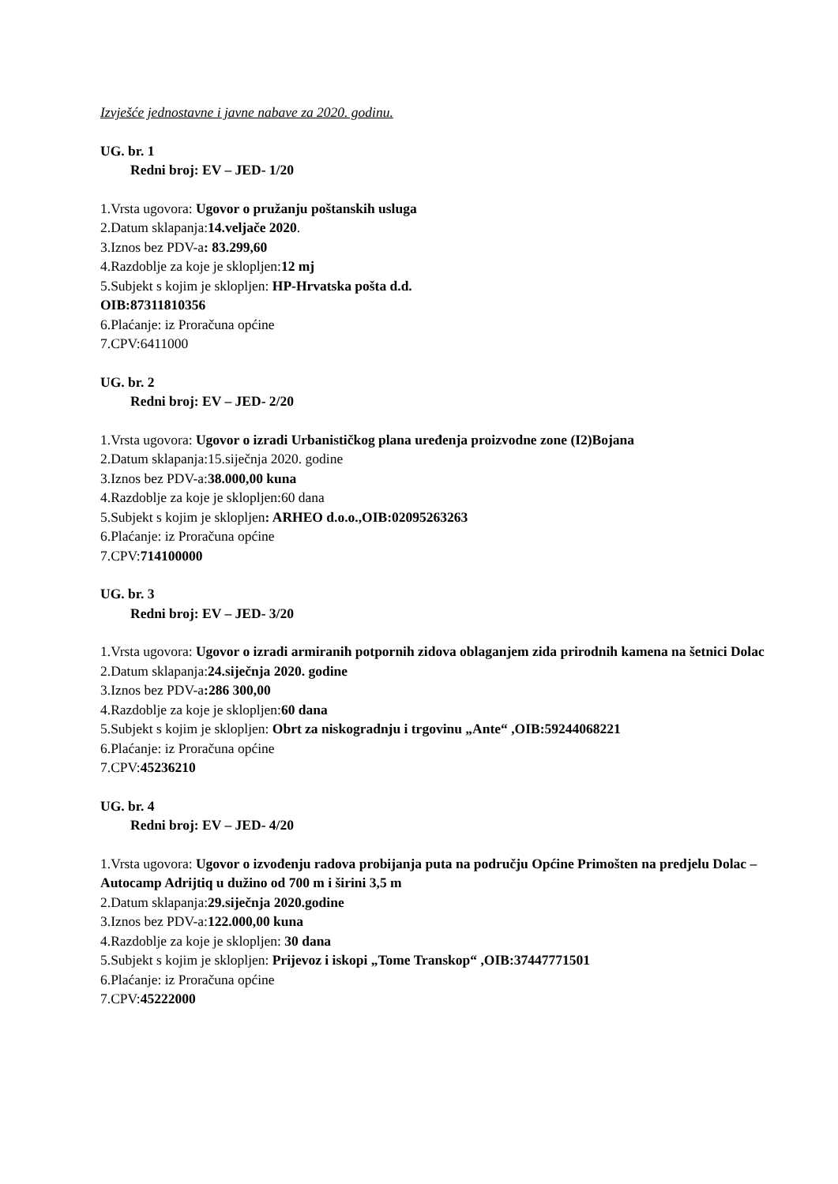Izvješće jednostavne i javne nabave za 2020. godinu.
UG. br. 1
Redni broj: EV – JED- 1/20
1.Vrsta ugovora: Ugovor o pružanju poštanskih usluga
2.Datum sklapanja:14.veljače 2020.
3.Iznos bez PDV-a: 83.299,60
4.Razdoblje za koje je sklopljen:12 mj
5.Subjekt s kojim je sklopljen: HP-Hrvatska pošta d.d.
OIB:87311810356
6.Plaćanje: iz Proračuna općine
7.CPV:6411000
UG. br. 2
Redni broj: EV – JED- 2/20
1.Vrsta ugovora: Ugovor o izradi Urbanističkog plana uređenja proizvodne zone (I2)Bojana
2.Datum sklapanja:15.siječnja 2020. godine
3.Iznos bez PDV-a:38.000,00 kuna
4.Razdoblje za koje je sklopljen:60 dana
5.Subjekt s kojim je sklopljen: ARHEO d.o.o.,OIB:02095263263
6.Plaćanje: iz Proračuna općine
7.CPV:714100000
UG. br. 3
Redni broj: EV – JED- 3/20
1.Vrsta ugovora: Ugovor o izradi armiranih potpornih zidova oblaganjem zida prirodnih kamena na šetnici Dolac
2.Datum sklapanja:24.siječnja 2020. godine
3.Iznos bez PDV-a:286 300,00
4.Razdoblje za koje je sklopljen:60 dana
5.Subjekt s kojim je sklopljen: Obrt za niskogradnju i trgovinu „Ante“ ,OIB:59244068221
6.Plaćanje: iz Proračuna općine
7.CPV:45236210
UG. br. 4
Redni broj: EV – JED- 4/20
1.Vrsta ugovora: Ugovor o izvođenju radova probijanja puta na području Općine Primošten na predjelu Dolac –Autocamp Adrijtiq u dužino od 700 m i širini 3,5 m
2.Datum sklapanja:29.siječnja 2020.godine
3.Iznos bez PDV-a:122.000,00 kuna
4.Razdoblje za koje je sklopljen: 30 dana
5.Subjekt s kojim je sklopljen: Prijevoz i iskopi „Tome Transkop“ ,OIB:37447771501
6.Plaćanje: iz Proračuna općine
7.CPV:45222000